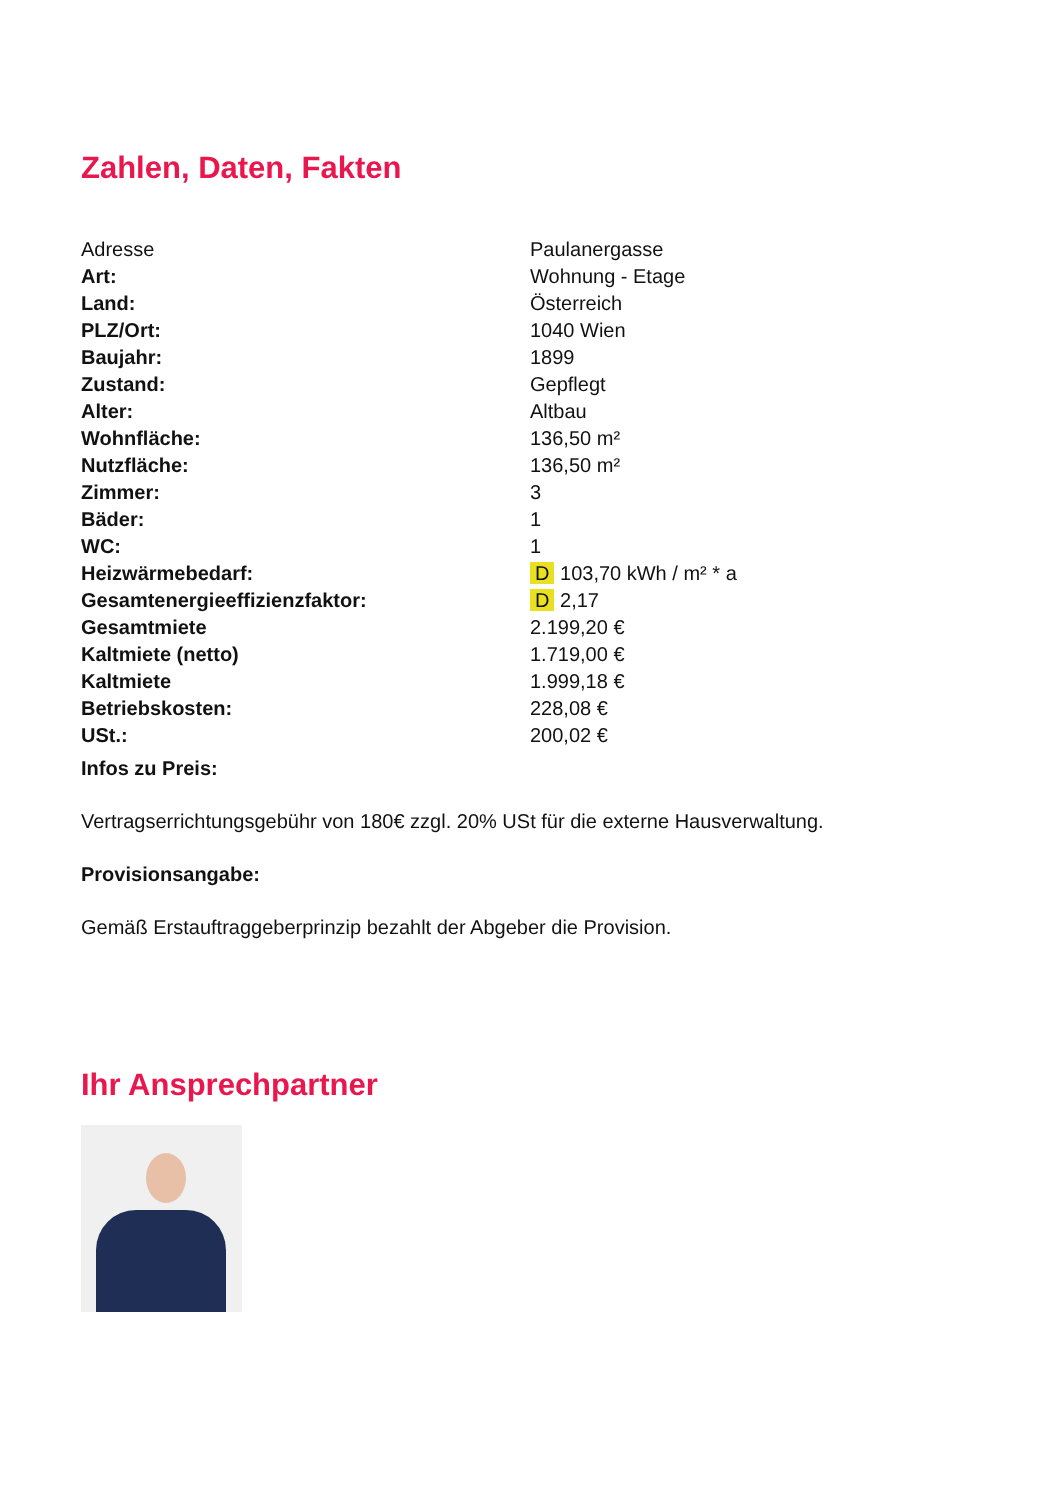Zahlen, Daten, Fakten
| Adresse | Paulanergasse |
| Art: | Wohnung - Etage |
| Land: | Österreich |
| PLZ/Ort: | 1040 Wien |
| Baujahr: | 1899 |
| Zustand: | Gepflegt |
| Alter: | Altbau |
| Wohnfläche: | 136,50 m² |
| Nutzfläche: | 136,50 m² |
| Zimmer: | 3 |
| Bäder: | 1 |
| WC: | 1 |
| Heizwärmebedarf: | D 103,70 kWh / m² * a |
| Gesamtenergieeffizienzfaktor: | D 2,17 |
| Gesamtmiete | 2.199,20 € |
| Kaltmiete (netto) | 1.719,00 € |
| Kaltmiete | 1.999,18 € |
| Betriebskosten: | 228,08 € |
| USt.: | 200,02 € |
Infos zu Preis:
Vertragserrichtungsgebühr von 180€ zzgl. 20% USt für die externe Hausverwaltung.
Provisionsangabe:
Gemäß Erstauftraggeberprinzip bezahlt der Abgeber die Provision.
Ihr Ansprechpartner